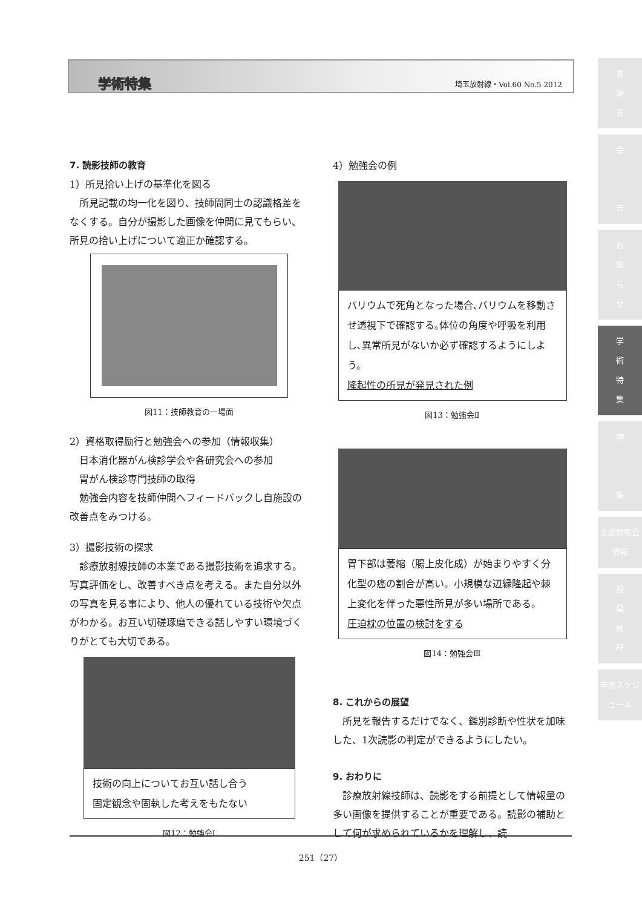学術特集 埼玉放射線・Vol.60 No.5 2012
巻
頭
言
会
告
お
知
ら
せ
学
術
特
集
特
集
支部勉強会情報
投
稿
規
程
年間スケジュール
7. 読影技師の教育
1）所見拾い上げの基準化を図る
　所見記載の均一化を図り、技師間同士の認識格差をなくする。自分が撮影した画像を仲間に見てもらい、所見の拾い上げについて適正か確認する。
図11：技師教育の一場面
2）資格取得励行と勉強会への参加（情報収集）
　日本消化器がん検診学会や各研究会への参加
　胃がん検診専門技師の取得
　勉強会内容を技師仲間へフィードバックし自施設の改善点をみつける。
3）撮影技術の探求
　診療放射線技師の本業である撮影技術を追求する。写真評価をし、改善すべき点を考える。また自分以外の写真を見る事により、他人の優れている技術や欠点がわかる。お互い切磋琢磨できる話しやすい環境づくりがとても大切である。
技術の向上についてお互い話し合う
固定観念や固執した考えをもたない
図12：勉強会Ⅰ
4）勉強会の例
バリウムで死角となった場合､バリウムを移動させ透視下で確認する｡体位の角度や呼吸を利用し､異常所見がないか必ず確認するようにしよう。
隆起性の所見が発見された例
図13：勉強会Ⅱ
胃下部は萎縮（腸上皮化成）が始まりやすく分化型の癌の割合が高い。小規模な辺縁隆起や棘上変化を伴った悪性所見が多い場所である。
圧迫枕の位置の検討をする
図14：勉強会Ⅲ
8. これからの展望
　所見を報告するだけでなく、鑑別診断や性状を加味した、1次読影の判定ができるようにしたい。
9. おわりに
　診療放射線技師は、読影をする前提として情報量の多い画像を提供することが重要である。読影の補助として何が求められているかを理解し、読
251（27）